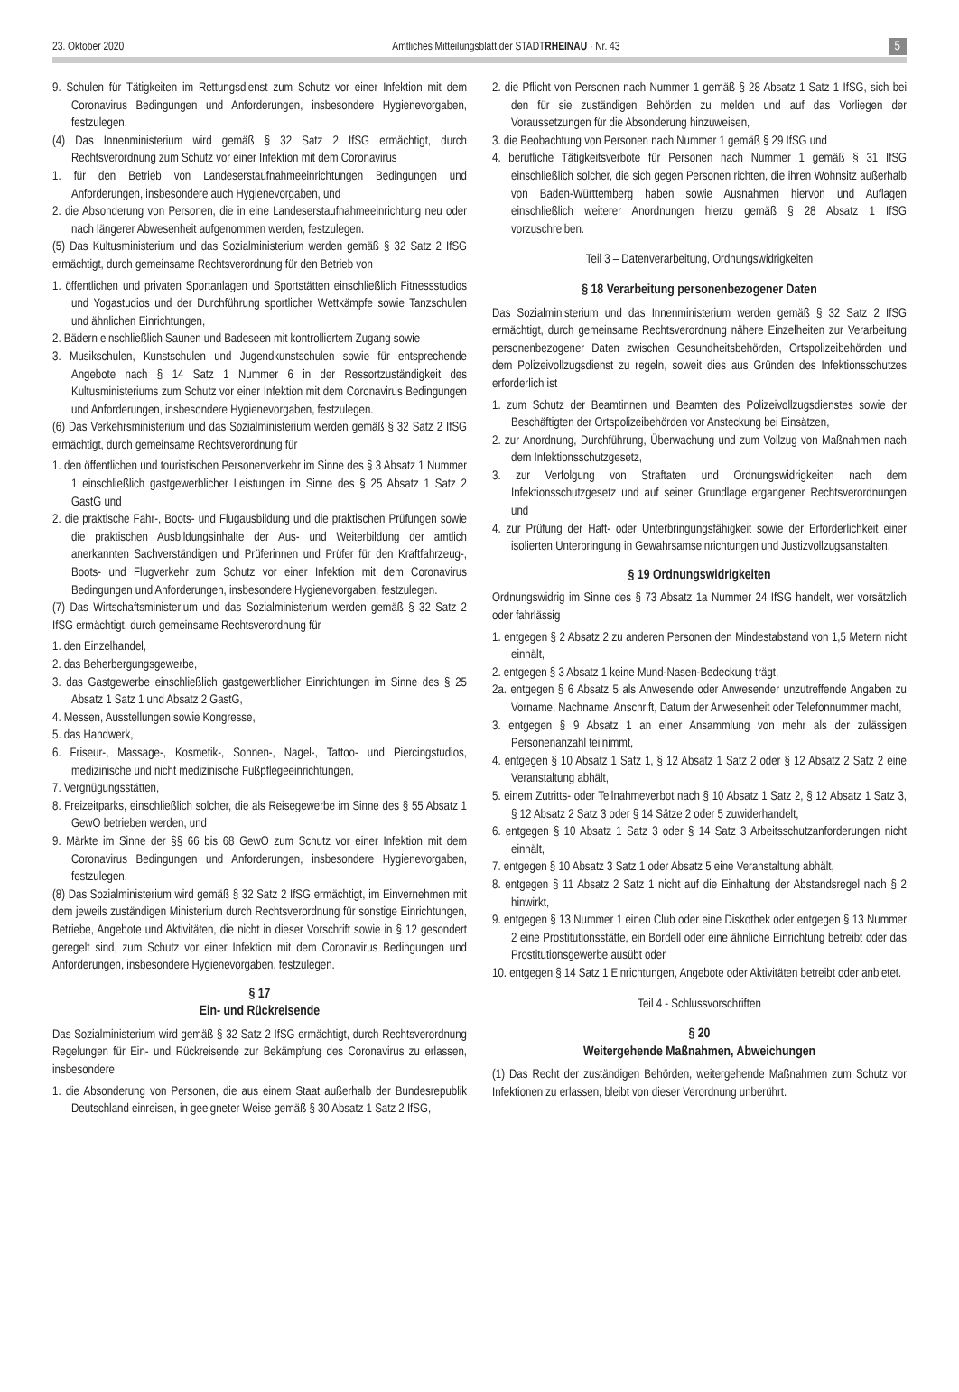23. Oktober 2020 Amtliches Mitteilungsblatt der STADTRHEINAU · Nr. 43 5
9. Schulen für Tätigkeiten im Rettungsdienst zum Schutz vor einer Infektion mit dem Coronavirus Bedingungen und Anforderungen, insbesondere Hygienevorgaben, festzulegen.
(4) Das Innenministerium wird gemäß § 32 Satz 2 IfSG ermächtigt, durch Rechtsverordnung zum Schutz vor einer Infektion mit dem Coronavirus
1. für den Betrieb von Landeserstaufnahmeeinrichtungen Bedingungen und Anforderungen, insbesondere auch Hygienevorgaben, und
2. die Absonderung von Personen, die in eine Landeserstaufnahmeeinrichtung neu oder nach längerer Abwesenheit aufgenommen werden, festzulegen.
(5) Das Kultusministerium und das Sozialministerium werden gemäß § 32 Satz 2 IfSG ermächtigt, durch gemeinsame Rechtsverordnung für den Betrieb von
1. öffentlichen und privaten Sportanlagen und Sportstätten einschließlich Fitnessstudios und Yogastudios und der Durchführung sportlicher Wettkämpfe sowie Tanzschulen und ähnlichen Einrichtungen,
2. Bädern einschließlich Saunen und Badeseen mit kontrolliertem Zugang sowie
3. Musikschulen, Kunstschulen und Jugendkunstschulen sowie für entsprechende Angebote nach § 14 Satz 1 Nummer 6 in der Ressortzuständigkeit des Kultusministeriums zum Schutz vor einer Infektion mit dem Coronavirus Bedingungen und Anforderungen, insbesondere Hygienevorgaben, festzulegen.
(6) Das Verkehrsministerium und das Sozialministerium werden gemäß § 32 Satz 2 IfSG ermächtigt, durch gemeinsame Rechtsverordnung für
1. den öffentlichen und touristischen Personenverkehr im Sinne des § 3 Absatz 1 Nummer 1 einschließlich gastgewerblicher Leistungen im Sinne des § 25 Absatz 1 Satz 2 GastG und
2. die praktische Fahr-, Boots- und Flugausbildung und die praktischen Prüfungen sowie die praktischen Ausbildungsinhalte der Aus- und Weiterbildung der amtlich anerkannten Sachverständigen und Prüferinnen und Prüfer für den Kraftfahrzeug-, Boots- und Flugverkehr zum Schutz vor einer Infektion mit dem Coronavirus Bedingungen und Anforderungen, insbesondere Hygienevorgaben, festzulegen.
(7) Das Wirtschaftsministerium und das Sozialministerium werden gemäß § 32 Satz 2 IfSG ermächtigt, durch gemeinsame Rechtsverordnung für
1. den Einzelhandel,
2. das Beherbergungsgewerbe,
3. das Gastgewerbe einschließlich gastgewerblicher Einrichtungen im Sinne des § 25 Absatz 1 Satz 1 und Absatz 2 GastG,
4. Messen, Ausstellungen sowie Kongresse,
5. das Handwerk,
6. Friseur-, Massage-, Kosmetik-, Sonnen-, Nagel-, Tattoo- und Piercingstudios, medizinische und nicht medizinische Fußpflegeeinrichtungen,
7. Vergnügungsstätten,
8. Freizeitparks, einschließlich solcher, die als Reisegewerbe im Sinne des § 55 Absatz 1 GewO betrieben werden, und
9. Märkte im Sinne der §§ 66 bis 68 GewO zum Schutz vor einer Infektion mit dem Coronavirus Bedingungen und Anforderungen, insbesondere Hygienevorgaben, festzulegen.
(8) Das Sozialministerium wird gemäß § 32 Satz 2 IfSG ermächtigt, im Einvernehmen mit dem jeweils zuständigen Ministerium durch Rechtsverordnung für sonstige Einrichtungen, Betriebe, Angebote und Aktivitäten, die nicht in dieser Vorschrift sowie in § 12 gesondert geregelt sind, zum Schutz vor einer Infektion mit dem Coronavirus Bedingungen und Anforderungen, insbesondere Hygienevorgaben, festzulegen.
§ 17
Ein- und Rückreisende
Das Sozialministerium wird gemäß § 32 Satz 2 IfSG ermächtigt, durch Rechtsverordnung Regelungen für Ein- und Rückreisende zur Bekämpfung des Coronavirus zu erlassen, insbesondere
1. die Absonderung von Personen, die aus einem Staat außerhalb der Bundesrepublik Deutschland einreisen, in geeigneter Weise gemäß § 30 Absatz 1 Satz 2 IfSG,
2. die Pflicht von Personen nach Nummer 1 gemäß § 28 Absatz 1 Satz 1 IfSG, sich bei den für sie zuständigen Behörden zu melden und auf das Vorliegen der Voraussetzungen für die Absonderung hinzuweisen,
3. die Beobachtung von Personen nach Nummer 1 gemäß § 29 IfSG und
4. berufliche Tätigkeitsverbote für Personen nach Nummer 1 gemäß § 31 IfSG einschließlich solcher, die sich gegen Personen richten, die ihren Wohnsitz außerhalb von Baden-Württemberg haben sowie Ausnahmen hiervon und Auflagen einschließlich weiterer Anordnungen hierzu gemäß § 28 Absatz 1 IfSG vorzuschreiben.
Teil 3 – Datenverarbeitung, Ordnungswidrigkeiten
§ 18 Verarbeitung personenbezogener Daten
Das Sozialministerium und das Innenministerium werden gemäß § 32 Satz 2 IfSG ermächtigt, durch gemeinsame Rechtsverordnung nähere Einzelheiten zur Verarbeitung personenbezogener Daten zwischen Gesundheitsbehörden, Ortspolizeibehörden und dem Polizeivollzugsdienst zu regeln, soweit dies aus Gründen des Infektionsschutzes erforderlich ist
1. zum Schutz der Beamtinnen und Beamten des Polizeivollzugsdienstes sowie der Beschäftigten der Ortspolizeibehörden vor Ansteckung bei Einsätzen,
2. zur Anordnung, Durchführung, Überwachung und zum Vollzug von Maßnahmen nach dem Infektionsschutzgesetz,
3. zur Verfolgung von Straftaten und Ordnungswidrigkeiten nach dem Infektionsschutzgesetz und auf seiner Grundlage ergangener Rechtsverordnungen und
4. zur Prüfung der Haft- oder Unterbringungsfähigkeit sowie der Erforderlichkeit einer isolierten Unterbringung in Gewahrsamseinrichtungen und Justizvollzugsanstalten.
§ 19 Ordnungswidrigkeiten
Ordnungswidrig im Sinne des § 73 Absatz 1a Nummer 24 IfSG handelt, wer vorsätzlich oder fahrlässig
1. entgegen § 2 Absatz 2 zu anderen Personen den Mindestabstand von 1,5 Metern nicht einhält,
2. entgegen § 3 Absatz 1 keine Mund-Nasen-Bedeckung trägt,
2a. entgegen § 6 Absatz 5 als Anwesende oder Anwesender unzutreffende Angaben zu Vorname, Nachname, Anschrift, Datum der Anwesenheit oder Telefonnummer macht,
3. entgegen § 9 Absatz 1 an einer Ansammlung von mehr als der zulässigen Personenanzahl teilnimmt,
4. entgegen § 10 Absatz 1 Satz 1, § 12 Absatz 1 Satz 2 oder § 12 Absatz 2 Satz 2 eine Veranstaltung abhält,
5. einem Zutritts- oder Teilnahmeverbot nach § 10 Absatz 1 Satz 2, § 12 Absatz 1 Satz 3, § 12 Absatz 2 Satz 3 oder § 14 Sätze 2 oder 5 zuwiderhandelt,
6. entgegen § 10 Absatz 1 Satz 3 oder § 14 Satz 3 Arbeitsschutzanforderungen nicht einhält,
7. entgegen § 10 Absatz 3 Satz 1 oder Absatz 5 eine Veranstaltung abhält,
8. entgegen § 11 Absatz 2 Satz 1 nicht auf die Einhaltung der Abstandsregel nach § 2 hinwirkt,
9. entgegen § 13 Nummer 1 einen Club oder eine Diskothek oder entgegen § 13 Nummer 2 eine Prostitutionsstätte, ein Bordell oder eine ähnliche Einrichtung betreibt oder das Prostitutionsgewerbe ausübt oder
10. entgegen § 14 Satz 1 Einrichtungen, Angebote oder Aktivitäten betreibt oder anbietet.
Teil 4 - Schlussvorschriften
§ 20
Weitergehende Maßnahmen, Abweichungen
(1) Das Recht der zuständigen Behörden, weitergehende Maßnahmen zum Schutz vor Infektionen zu erlassen, bleibt von dieser Verordnung unberührt.